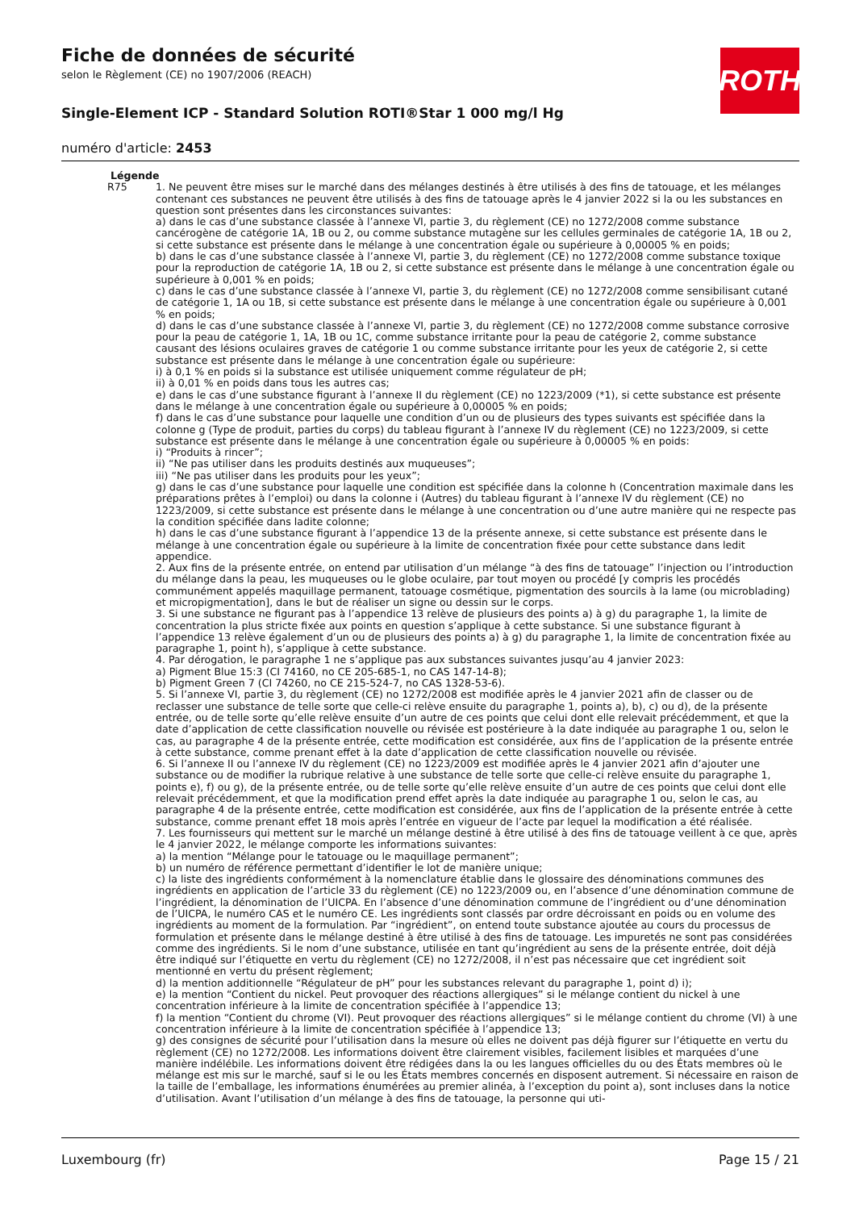Fiche de données de sécurité
selon le Règlement (CE) no 1907/2006 (REACH)
Single-Element ICP - Standard Solution ROTI®Star 1 000 mg/l Hg
numéro d'article: 2453
ROTH
Légende
R75 1. Ne peuvent être mises sur le marché dans des mélanges destinés à être utilisés à des fins de tatouage, et les mélanges contenant ces substances ne peuvent être utilisés à des fins de tatouage après le 4 janvier 2022 si la ou les substances en question sont présentes dans les circonstances suivantes:
a) dans le cas d’une substance classée à l’annexe VI, partie 3, du règlement (CE) no 1272/2008 comme substance cancérogène de catégorie 1A, 1B ou 2, ou comme substance mutagène sur les cellules germinales de catégorie 1A, 1B ou 2, si cette substance est présente dans le mélange à une concentration égale ou supérieure à 0,00005 % en poids;
b) dans le cas d’une substance classée à l’annexe VI, partie 3, du règlement (CE) no 1272/2008 comme substance toxique pour la reproduction de catégorie 1A, 1B ou 2, si cette substance est présente dans le mélange à une concentration égale ou supérieure à 0,001 % en poids;
c) dans le cas d’une substance classée à l’annexe VI, partie 3, du règlement (CE) no 1272/2008 comme sensibilisant cutané de catégorie 1, 1A ou 1B, si cette substance est présente dans le mélange à une concentration égale ou supérieure à 0,001 % en poids;
d) dans le cas d’une substance classée à l’annexe VI, partie 3, du règlement (CE) no 1272/2008 comme substance corrosive pour la peau de catégorie 1, 1A, 1B ou 1C, comme substance irritante pour la peau de catégorie 2, comme substance causant des lésions oculaires graves de catégorie 1 ou comme substance irritante pour les yeux de catégorie 2, si cette substance est présente dans le mélange à une concentration égale ou supérieure:
i) à 0,1 % en poids si la substance est utilisée uniquement comme régulateur de pH;
ii) à 0,01 % en poids dans tous les autres cas;
e) dans le cas d’une substance figurant à l’annexe II du règlement (CE) no 1223/2009 (*1), si cette substance est présente dans le mélange à une concentration égale ou supérieure à 0,00005 % en poids;
f) dans le cas d’une substance pour laquelle une condition d’un ou de plusieurs des types suivants est spécifiée dans la colonne g (Type de produit, parties du corps) du tableau figurant à l’annexe IV du règlement (CE) no 1223/2009, si cette substance est présente dans le mélange à une concentration égale ou supérieure à 0,00005 % en poids:
i) “Produits à rincer”;
ii) “Ne pas utiliser dans les produits destinés aux muqueuses”;
iii) “Ne pas utiliser dans les produits pour les yeux”;
g) dans le cas d’une substance pour laquelle une condition est spécifiée dans la colonne h (Concentration maximale dans les préparations prêtes à l’emploi) ou dans la colonne i (Autres) du tableau figurant à l’annexe IV du règlement (CE) no 1223/2009, si cette substance est présente dans le mélange à une concentration ou d’une autre manière qui ne respecte pas la condition spécifiée dans ladite colonne;
h) dans le cas d’une substance figurant à l’appendice 13 de la présente annexe, si cette substance est présente dans le mélange à une concentration égale ou supérieure à la limite de concentration fixée pour cette substance dans ledit appendice.
2. Aux fins de la présente entrée, on entend par utilisation d’un mélange “à des fins de tatouage” l’injection ou l’introduction du mélange dans la peau, les muqueuses ou le globe oculaire, par tout moyen ou procédé [y compris les procédés communément appelés maquillage permanent, tatouage cosmétique, pigmentation des sourcils à la lame (ou microblading) et micropigmentation], dans le but de réaliser un signe ou dessin sur le corps.
3. Si une substance ne figurant pas à l’appendice 13 relève de plusieurs des points a) à g) du paragraphe 1, la limite de concentration la plus stricte fixée aux points en question s’applique à cette substance. Si une substance figurant à l’appendice 13 relève également d’un ou de plusieurs des points a) à g) du paragraphe 1, la limite de concentration fixée au paragraphe 1, point h), s’applique à cette substance.
4. Par dérogation, le paragraphe 1 ne s’applique pas aux substances suivantes jusqu’au 4 janvier 2023:
a) Pigment Blue 15:3 (CI 74160, no CE 205-685-1, no CAS 147-14-8);
b) Pigment Green 7 (CI 74260, no CE 215-524-7, no CAS 1328-53-6).
5. Si l’annexe VI, partie 3, du règlement (CE) no 1272/2008 est modifiée après le 4 janvier 2021 afin de classer ou de reclasser une substance de telle sorte que celle-ci relève ensuite du paragraphe 1, points a), b), c) ou d), de la présente entrée, ou de telle sorte qu’elle relève ensuite d’un autre de ces points que celui dont elle relevait précédemment, et que la date d’application de cette classification nouvelle ou révisée est postérieure à la date indiquée au paragraphe 1 ou, selon le cas, au paragraphe 4 de la présente entrée, cette modification est considérée, aux fins de l’application de la présente entrée à cette substance, comme prenant effet à la date d’application de cette classification nouvelle ou révisée.
6. Si l’annexe II ou l’annexe IV du règlement (CE) no 1223/2009 est modifiée après le 4 janvier 2021 afin d’ajouter une substance ou de modifier la rubrique relative à une substance de telle sorte que celle-ci relève ensuite du paragraphe 1, points e), f) ou g), de la présente entrée, ou de telle sorte qu’elle relève ensuite d’un autre de ces points que celui dont elle relevait précédemment, et que la modification prend effet après la date indiquée au paragraphe 1 ou, selon le cas, au paragraphe 4 de la présente entrée, cette modification est considérée, aux fins de l’application de la présente entrée à cette substance, comme prenant effet 18 mois après l’entrée en vigueur de l’acte par lequel la modification a été réalisée.
7. Les fournisseurs qui mettent sur le marché un mélange destiné à être utilisé à des fins de tatouage veillent à ce que, après le 4 janvier 2022, le mélange comporte les informations suivantes:
a) la mention “Mélange pour le tatouage ou le maquillage permanent”;
b) un numéro de référence permettant d’identifier le lot de manière unique;
c) la liste des ingrédients conformément à la nomenclature établie dans le glossaire des dénominations communes des ingrédients en application de l’article 33 du règlement (CE) no 1223/2009 ou, en l’absence d’une dénomination commune de l’ingrédient, la dénomination de l’UICPA. En l’absence d’une dénomination commune de l’ingrédient ou d’une dénomination de l’UICPA, le numéro CAS et le numéro CE. Les ingrédients sont classés par ordre décroissant en poids ou en volume des ingrédients au moment de la formulation. Par “ingrédient”, on entend toute substance ajoutée au cours du processus de formulation et présente dans le mélange destiné à être utilisé à des fins de tatouage. Les impuretés ne sont pas considérées comme des ingrédients. Si le nom d’une substance, utilisée en tant qu’ingrédient au sens de la présente entrée, doit déjà être indiqué sur l’étiquette en vertu du règlement (CE) no 1272/2008, il n’est pas nécessaire que cet ingrédient soit mentionné en vertu du présent règlement;
d) la mention additionnelle “Régulateur de pH” pour les substances relevant du paragraphe 1, point d) i);
e) la mention “Contient du nickel. Peut provoquer des réactions allergiques” si le mélange contient du nickel à une concentration inférieure à la limite de concentration spécifiée à l’appendice 13;
f) la mention “Contient du chrome (VI). Peut provoquer des réactions allergiques” si le mélange contient du chrome (VI) à une concentration inférieure à la limite de concentration spécifiée à l’appendice 13;
g) des consignes de sécurité pour l’utilisation dans la mesure où elles ne doivent pas déjà figurer sur l’étiquette en vertu du règlement (CE) no 1272/2008. Les informations doivent être clairement visibles, facilement lisibles et marquées d’une manière indélébile. Les informations doivent être rédigées dans la ou les langues officielles du ou des États membres où le mélange est mis sur le marché, sauf si le ou les États membres concernés en disposent autrement. Si nécessaire en raison de la taille de l’emballage, les informations énumérées au premier alinéa, à l’exception du point a), sont incluses dans la notice d’utilisation. Avant l’utilisation d’un mélange à des fins de tatouage, la personne qui uti-
Luxembourg (fr) Page 15 / 21